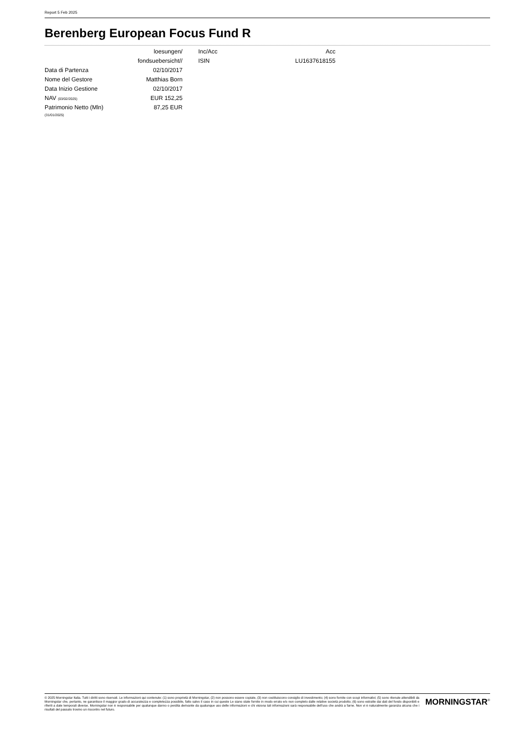Report 5 Feb 2025
Berenberg European Focus Fund R
| | loesungen/ | | Inc/Acc | Acc |
| | fondsuebersicht// | | ISIN | LU1637618155 |
| Data di Partenza | 02/10/2017 | | | |
| Nome del Gestore | Matthias Born | | | |
| Data Inizio Gestione | 02/10/2017 | | | |
| NAV (03/02/2025) | EUR 152,25 | | | |
| Patrimonio Netto (Mln) (31/01/2025) | 87,25 EUR | | | |
© 2025 Morningstar Italia. Tutti i diritti sono riservati. Le informazioni qui contenute: (1) sono proprietà di Morningstar, (2) non possono essere copiate, (3) non costituiscono consiglio di investimento; (4) sono fornite con scopi informativi; (5) sono ritenute attendibili da Morningstar che, pertanto, ne garantisce il maggior grado di accuratezza e completezza possibile, fatto salvo il caso in cui queste Le siano state fornite in modo errato e/o non completo dalle relative società prodotto; (6) sono estratte dai dati del fondo disponibili e riferiti a date temporali diverse. Morningstar non è responsabile per qualunque danno o perdita derivante da qualunque uso delle informazioni e chi visiona tali informazioni sarà responsabile dell’uso che andrà a farne. Non vi è naturalmente garanzia alcuna che i risultati del passato trovino un riscontro nel futuro.
MORNINGSTAR<sup>®</sup>